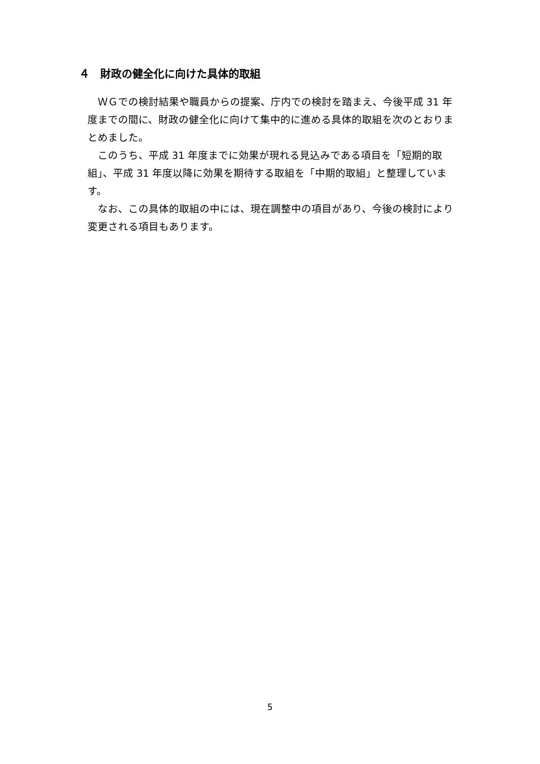４　財政の健全化に向けた具体的取組
ＷＧでの検討結果や職員からの提案、庁内での検討を踏まえ、今後平成 31 年度までの間に、財政の健全化に向けて集中的に進める具体的取組を次のとおりまとめました。
このうち、平成 31 年度までに効果が現れる見込みである項目を「短期的取組」、平成 31 年度以降に効果を期待する取組を「中期的取組」と整理しています。
なお、この具体的取組の中には、現在調整中の項目があり、今後の検討により変更される項目もあります。
5